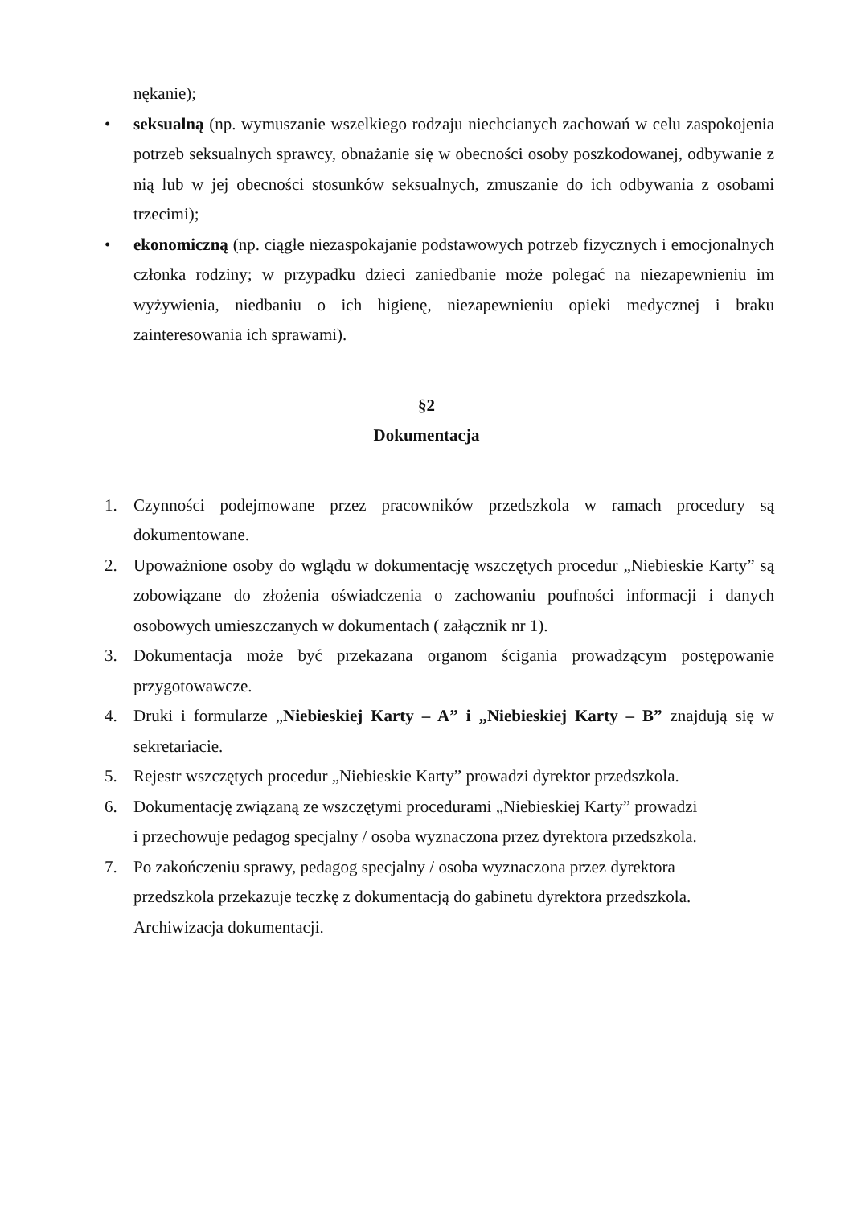nękanie);
• seksualną (np. wymuszanie wszelkiego rodzaju niechcianych zachowań w celu zaspokojenia potrzeb seksualnych sprawcy, obnażanie się w obecności osoby poszkodowanej, odbywanie z nią lub w jej obecności stosunków seksualnych, zmuszanie do ich odbywania z osobami trzecimi);
• ekonomiczną (np. ciągłe niezaspokajanie podstawowych potrzeb fizycznych i emocjonalnych członka rodziny; w przypadku dzieci zaniedbanie może polegać na niezapewnieniu im wyżywienia, niedbaniu o ich higienę, niezapewnieniu opieki medycznej i braku zainteresowania ich sprawami).
§2
Dokumentacja
1. Czynności podejmowane przez pracowników przedszkola w ramach procedury są dokumentowane.
2. Upoważnione osoby do wglądu w dokumentację wszczętych procedur „Niebieskie Karty” są zobowiązane do złożenia oświadczenia o zachowaniu poufności informacji i danych osobowych umieszczanych w dokumentach ( załącznik nr 1).
3. Dokumentacja może być przekazana organom ścigania prowadzącym postępowanie przygotowawcze.
4. Druki i formularze „Niebieskiej Karty – A” i „Niebieskiej Karty – B” znajdują się w sekretariacie.
5. Rejestr wszczętych procedur „Niebieskie Karty” prowadzi dyrektor przedszkola.
6. Dokumentację związaną ze wszczętymi procedurami „Niebieskiej Karty” prowadzi
i przechowuje pedagog specjalny / osoba wyznaczona przez dyrektora przedszkola.
7. Po zakończeniu sprawy, pedagog specjalny / osoba wyznaczona przez dyrektora
przedszkola przekazuje teczkę z dokumentacją do gabinetu dyrektora przedszkola.
Archiwizacja dokumentacji.